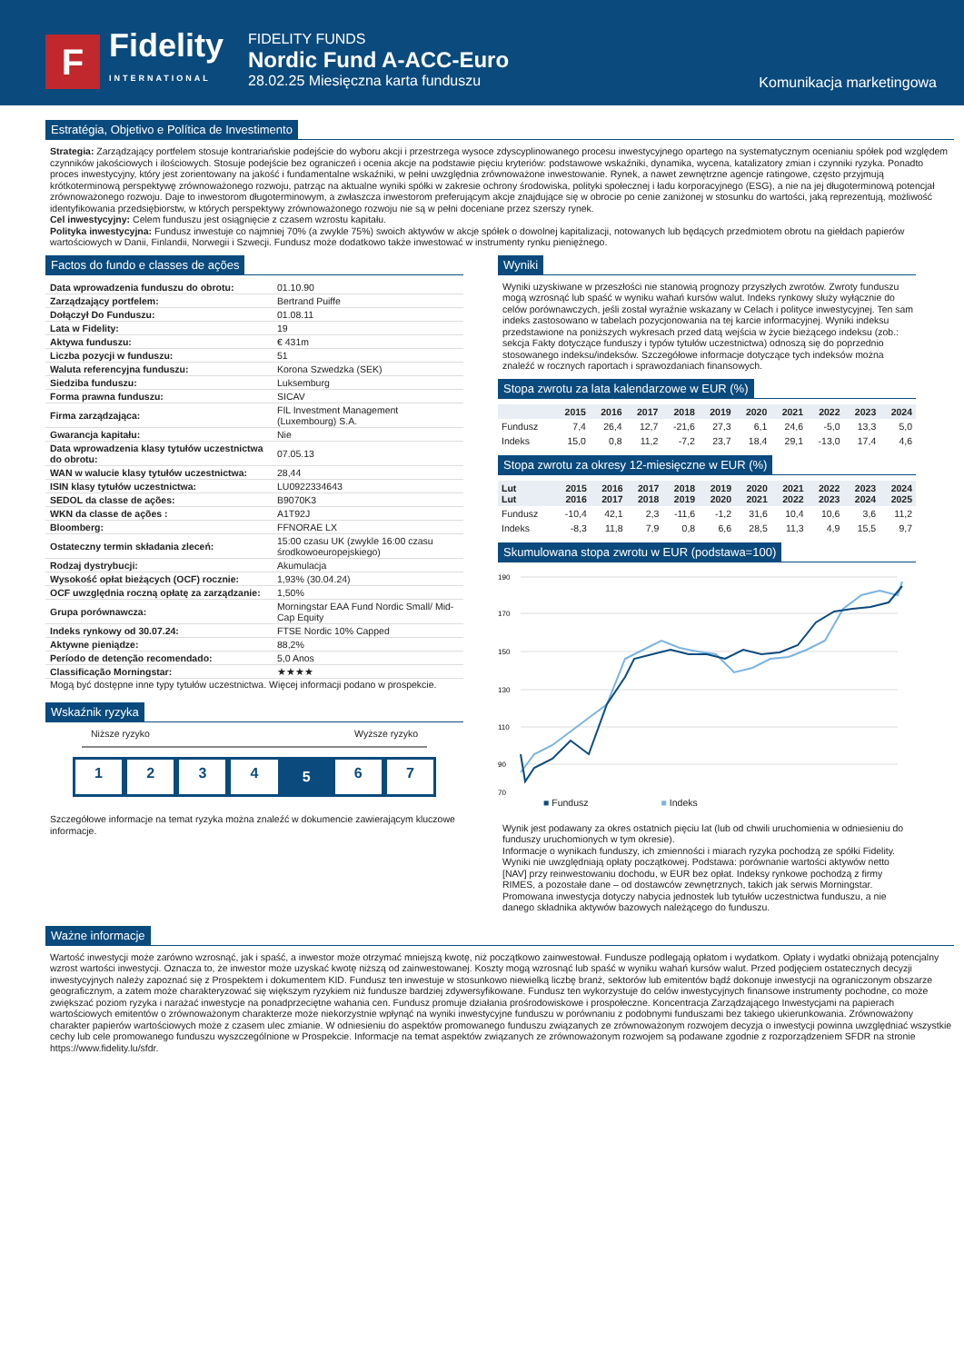F
Fidelity
INTERNATIONAL
FIDELITY FUNDS
Nordic Fund A-ACC-Euro
28.02.25 Miesięczna karta funduszu
Komunikacja marketingowa
Estratégia, Objetivo e Política de Investimento
Strategia: Zarządzający portfelem stosuje kontrariańskie podejście do wyboru akcji i przestrzega wysoce zdyscyplinowanego procesu inwestycyjnego opartego na systematycznym ocenianiu spółek pod względem czynników jakościowych i ilościowych. Stosuje podejście bez ograniczeń i ocenia akcje na podstawie pięciu kryteriów: podstawowe wskaźniki, dynamika, wycena, katalizatory zmian i czynniki ryzyka. Ponadto proces inwestycyjny, który jest zorientowany na jakość i fundamentalne wskaźniki, w pełni uwzględnia zrównoważone inwestowanie. Rynek, a nawet zewnętrzne agencje ratingowe, często przyjmują krótkoterminową perspektywę zrównoważonego rozwoju, patrząc na aktualne wyniki spółki w zakresie ochrony środowiska, polityki społecznej i ładu korporacyjnego (ESG), a nie na jej długoterminową potencjał zrównoważonego rozwoju. Daje to inwestorom długoterminowym, a zwłaszcza inwestorom preferującym akcje znajdujące się w obrocie po cenie zaniżonej w stosunku do wartości, jaką reprezentują, możliwość identyfikowania przedsiębiorstw, w których perspektywy zrównoważonego rozwoju nie są w pełni doceniane przez szerszy rynek.
Cel inwestycyjny: Celem funduszu jest osiągnięcie z czasem wzrostu kapitału.
Polityka inwestycyjna: Fundusz inwestuje co najmniej 70% (a zwykle 75%) swoich aktywów w akcje spółek o dowolnej kapitalizacji, notowanych lub będących przedmiotem obrotu na giełdach papierów wartościowych w Danii, Finlandii, Norwegii i Szwecji. Fundusz może dodatkowo także inwestować w instrumenty rynku pieniężnego.
Factos do fundo e classes de ações
| Data wprowadzenia funduszu do obrotu: | 01.10.90 |
| Zarządzający portfelem: | Bertrand Puiffe |
| Dołączył Do Funduszu: | 01.08.11 |
| Lata w Fidelity: | 19 |
| Aktywa funduszu: | € 431m |
| Liczba pozycji w funduszu: | 51 |
| Waluta referencyjna funduszu: | Korona Szwedzka (SEK) |
| Siedziba funduszu: | Luksemburg |
| Forma prawna funduszu: | SICAV |
| Firma zarządzająca: | FIL Investment Management (Luxembourg) S.A. |
| Gwarancja kapitału: | Nie |
| Data wprowadzenia klasy tytułów uczestnictwa do obrotu: | 07.05.13 |
| WAN w walucie klasy tytułów uczestnictwa: | 28,44 |
| ISIN klasy tytułów uczestnictwa: | LU0922334643 |
| SEDOL da classe de ações: | B9070K3 |
| WKN da classe de ações : | A1T92J |
| Bloomberg: | FFNORAE LX |
| Ostateczny termin składania zleceń: | 15:00 czasu UK (zwykle 16:00 czasu środkowoeuropejskiego) |
| Rodzaj dystrybucji: | Akumulacja |
| Wysokość opłat bieżących (OCF) rocznie: | 1,93% (30.04.24) |
| OCF uwzględnia roczną opłatę za zarządzanie: | 1,50% |
| Grupa porównawcza: | Morningstar EAA Fund Nordic Small/ Mid-Cap Equity |
| Indeks rynkowy od 30.07.24: | FTSE Nordic 10% Capped |
| Aktywne pieniądze: | 88,2% |
| Período de detenção recomendado: | 5,0 Anos |
| Classificação Morningstar: | ★★★★ |
Mogą być dostępne inne typy tytułów uczestnictwa. Więcej informacji podano w prospekcie.
Wskaźnik ryzyka
Niższe ryzyko Wyższe ryzyko
1 2 3 4
5
6 7
Szczegółowe informacje na temat ryzyka można znaleźć w dokumencie zawierającym kluczowe informacje.
Wyniki
Wyniki uzyskiwane w przeszłości nie stanowią prognozy przyszłych zwrotów. Zwroty funduszu mogą wzrosnąć lub spaść w wyniku wahań kursów walut. Indeks rynkowy służy wyłącznie do celów porównawczych, jeśli został wyraźnie wskazany w Celach i polityce inwestycyjnej. Ten sam indeks zastosowano w tabelach pozycjonowania na tej karcie informacyjnej. Wyniki indeksu przedstawione na poniższych wykresach przed datą wejścia w życie bieżącego indeksu (zob.: sekcja Fakty dotyczące funduszy i typów tytułów uczestnictwa) odnoszą się do poprzednio stosowanego indeksu/indeksów. Szczegółowe informacje dotyczące tych indeksów można znaleźć w rocznych raportach i sprawozdaniach finansowych.
Stopa zwrotu za lata kalendarzowe w EUR (%)
| | 2015 | 2016 | 2017 | 2018 | 2019 | 2020 | 2021 | 2022 | 2023 | 2024 |
| --- | --- | --- | --- | --- | --- | --- | --- | --- | --- | --- |
| Fundusz | 7,4 | 26,4 | 12,7 | -21,6 | 27,3 | 6,1 | 24,6 | -5,0 | 13,3 | 5,0 |
| Indeks | 15,0 | 0,8 | 11,2 | -7,2 | 23,7 | 18,4 | 29,1 | -13,0 | 17,4 | 4,6 |
Stopa zwrotu za okresy 12-miesięczne w EUR (%)
| Lut Lut | 2015 2016 | 2016 2017 | 2017 2018 | 2018 2019 | 2019 2020 | 2020 2021 | 2021 2022 | 2022 2023 | 2023 2024 | 2024 2025 |
| --- | --- | --- | --- | --- | --- | --- | --- | --- | --- | --- |
| Fundusz | -10,4 | 42,1 | 2,3 | -11,6 | -1,2 | 31,6 | 10,4 | 10,6 | 3,6 | 11,2 |
| Indeks | -8,3 | 11,8 | 7,9 | 0,8 | 6,6 | 28,5 | 11,3 | 4,9 | 15,5 | 9,7 |
Skumulowana stopa zwrotu w EUR (podstawa=100)
190
170
150
130
110
90
70
■ Fundusz ■ Indeks
Wynik jest podawany za okres ostatnich pięciu lat (lub od chwili uruchomienia w odniesieniu do funduszy uruchomionych w tym okresie).
Informacje o wynikach funduszy, ich zmienności i miarach ryzyka pochodzą ze spółki Fidelity. Wyniki nie uwzględniają opłaty początkowej. Podstawa: porównanie wartości aktywów netto [NAV] przy reinwestowaniu dochodu, w EUR bez opłat. Indeksy rynkowe pochodzą z firmy RIMES, a pozostałe dane – od dostawców zewnętrznych, takich jak serwis Morningstar. Promowana inwestycja dotyczy nabycia jednostek lub tytułów uczestnictwa funduszu, a nie danego składnika aktywów bazowych należącego do funduszu.
Ważne informacje
Wartość inwestycji może zarówno wzrosnąć, jak i spaść, a inwestor może otrzymać mniejszą kwotę, niż początkowo zainwestował. Fundusze podlegają opłatom i wydatkom. Opłaty i wydatki obniżają potencjalny wzrost wartości inwestycji. Oznacza to, że inwestor może uzyskać kwotę niższą od zainwestowanej. Koszty mogą wzrosnąć lub spaść w wyniku wahań kursów walut. Przed podjęciem ostatecznych decyzji inwestycyjnych należy zapoznać się z Prospektem i dokumentem KID. Fundusz ten inwestuje w stosunkowo niewielką liczbę branż, sektorów lub emitentów bądź dokonuje inwestycji na ograniczonym obszarze geograficznym, a zatem może charakteryzować się większym ryzykiem niż fundusze bardziej zdywersyfikowane. Fundusz ten wykorzystuje do celów inwestycyjnych finansowe instrumenty pochodne, co może zwiększać poziom ryzyka i narażać inwestycje na ponadprzeciętne wahania cen. Fundusz promuje działania prośrodowiskowe i prospołeczne. Koncentracja Zarządzającego Inwestycjami na papierach wartościowych emitentów o zrównoważonym charakterze może niekorzystnie wpłynąć na wyniki inwestycyjne funduszu w porównaniu z podobnymi funduszami bez takiego ukierunkowania. Zrównoważony charakter papierów wartościowych może z czasem ulec zmianie. W odniesieniu do aspektów promowanego funduszu związanych ze zrównoważonym rozwojem decyzja o inwestycji powinna uwzględniać wszystkie cechy lub cele promowanego funduszu wyszczególnione w Prospekcie. Informacje na temat aspektów związanych ze zrównoważonym rozwojem są podawane zgodnie z rozporządzeniem SFDR na stronie https://www.fidelity.lu/sfdr.